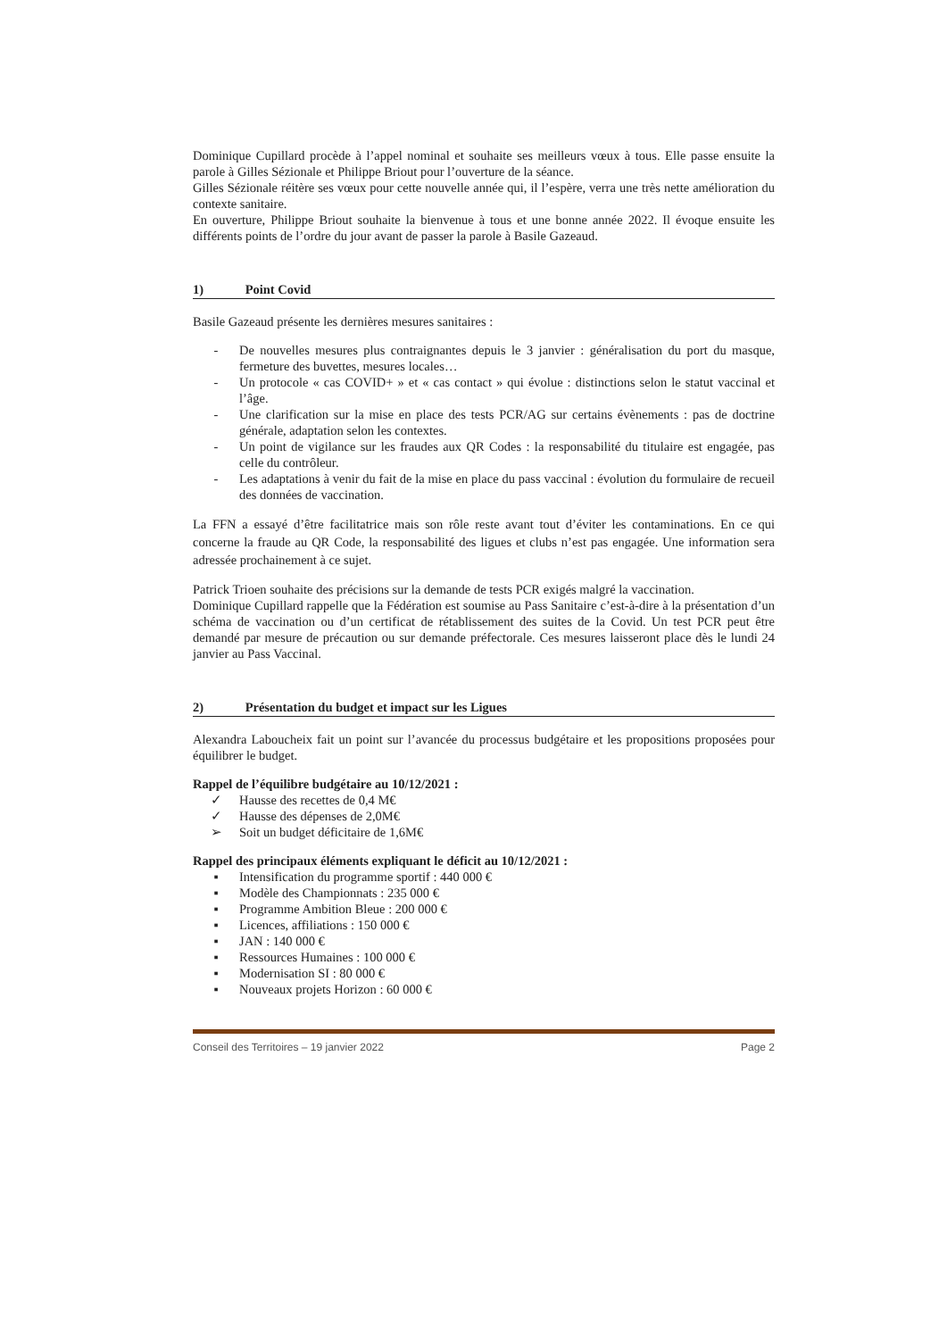Dominique Cupillard procède à l’appel nominal et souhaite ses meilleurs vœux à tous. Elle passe ensuite la parole à Gilles Sézionale et Philippe Briout pour l’ouverture de la séance.
Gilles Sézionale réitère ses vœux pour cette nouvelle année qui, il l’espère, verra une très nette amélioration du contexte sanitaire.
En ouverture, Philippe Briout souhaite la bienvenue à tous et une bonne année 2022. Il évoque ensuite les différents points de l’ordre du jour avant de passer la parole à Basile Gazeaud.
1) Point Covid
Basile Gazeaud présente les dernières mesures sanitaires :
- De nouvelles mesures plus contraignantes depuis le 3 janvier : généralisation du port du masque, fermeture des buvettes, mesures locales…
- Un protocole « cas COVID+ » et « cas contact » qui évolue : distinctions selon le statut vaccinal et l’âge.
- Une clarification sur la mise en place des tests PCR/AG sur certains évènements : pas de doctrine générale, adaptation selon les contextes.
- Un point de vigilance sur les fraudes aux QR Codes : la responsabilité du titulaire est engagée, pas celle du contrôleur.
- Les adaptations à venir du fait de la mise en place du pass vaccinal : évolution du formulaire de recueil des données de vaccination.
La FFN a essayé d’être facilitatrice mais son rôle reste avant tout d’éviter les contaminations. En ce qui concerne la fraude au QR Code, la responsabilité des ligues et clubs n’est pas engagée. Une information sera adressée prochainement à ce sujet.
Patrick Trioen souhaite des précisions sur la demande de tests PCR exigés malgré la vaccination.
Dominique Cupillard rappelle que la Fédération est soumise au Pass Sanitaire c’est-à-dire à la présentation d’un schéma de vaccination ou d’un certificat de rétablissement des suites de la Covid. Un test PCR peut être demandé par mesure de précaution ou sur demande préfectorale. Ces mesures laisseront place dès le lundi 24 janvier au Pass Vaccinal.
2) Présentation du budget et impact sur les Ligues
Alexandra Laboucheix fait un point sur l’avancée du processus budgétaire et les propositions proposées pour équilibrer le budget.
Rappel de l’équilibre budgétaire au 10/12/2021 :
✓ Hausse des recettes de 0,4 M€
✓ Hausse des dépenses de 2,0M€
➢ Soit un budget déficitaire de 1,6M€
Rappel des principaux éléments expliquant le déficit au 10/12/2021 :
▪ Intensification du programme sportif : 440 000 €
▪ Modèle des Championnats : 235 000 €
▪ Programme Ambition Bleue : 200 000 €
▪ Licences, affiliations : 150 000 €
▪ JAN : 140 000 €
▪ Ressources Humaines : 100 000 €
▪ Modernisation SI : 80 000 €
▪ Nouveaux projets Horizon : 60 000 €
Conseil des Territoires – 19 janvier 2022 Page 2